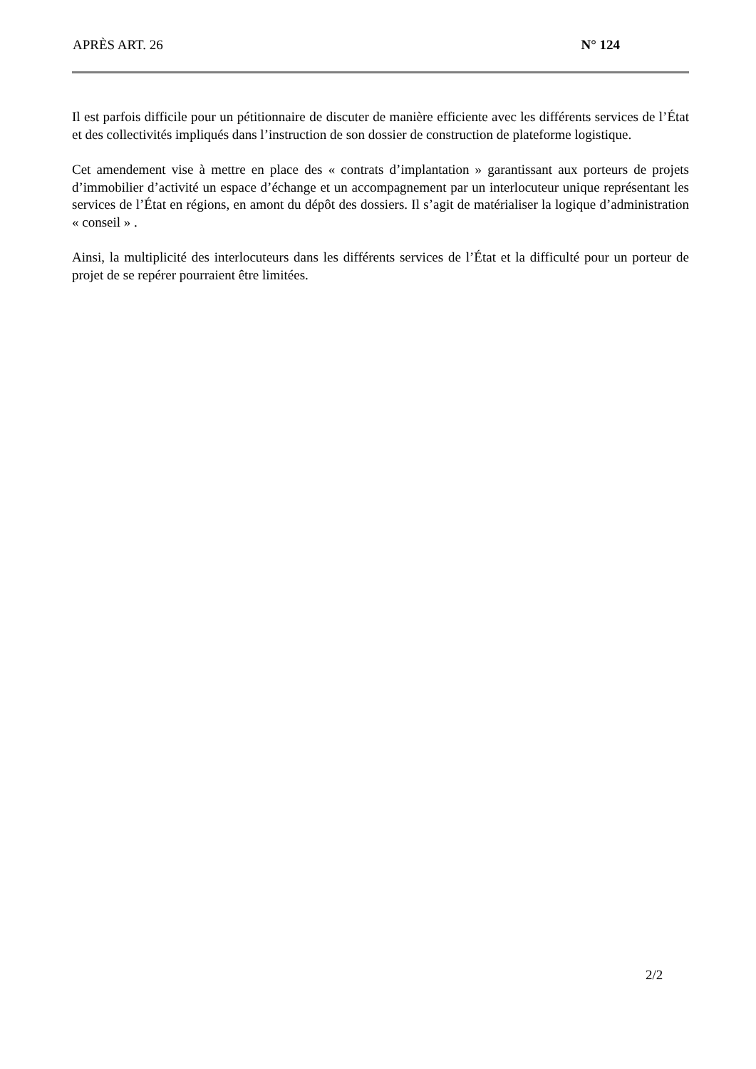APRÈS ART. 26 N° 124
Il est parfois difficile pour un pétitionnaire de discuter de manière efficiente avec les différents services de l’État et des collectivités impliqués dans l’instruction de son dossier de construction de plateforme logistique.
Cet amendement vise à mettre en place des « contrats d’implantation » garantissant aux porteurs de projets d’immobilier d’activité un espace d’échange et un accompagnement par un interlocuteur unique représentant les services de l’État en régions, en amont du dépôt des dossiers. Il s’agit de matérialiser la logique d’administration « conseil » .
Ainsi, la multiplicité des interlocuteurs dans les différents services de l’État et la difficulté pour un porteur de projet de se repérer pourraient être limitées.
2/2